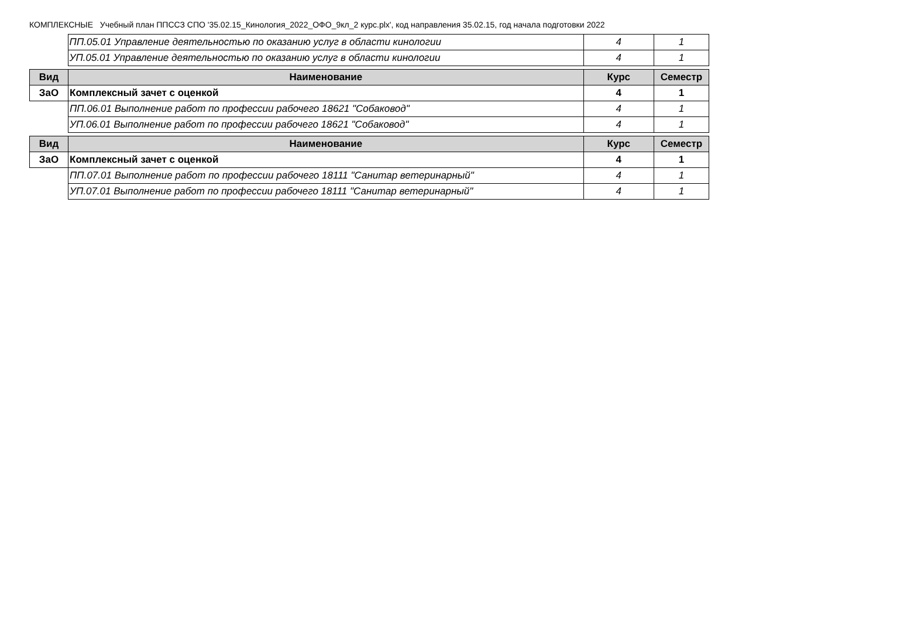КОМПЛЕКСНЫЕ Учебный план ППССЗ СПО '35.02.15_Кинология_2022_ОФО_9кл_2 курс.plx', код направления 35.02.15, год начала подготовки 2022
| | ПП.05.01 Управление деятельностью по оказанию услуг в области кинологии | 4 | 1 |
| | УП.05.01 Управление деятельностью по оказанию услуг в области кинологии | 4 | 1 |
| Вид | Наименование | Курс | Семестр |
| --- | --- | --- | --- |
| ЗаО | Комплексный зачет с оценкой | 4 | 1 |
| | ПП.06.01 Выполнение работ по профессии рабочего 18621 "Собаковод" | 4 | 1 |
| | УП.06.01 Выполнение работ по профессии рабочего 18621 "Собаковод" | 4 | 1 |
| Вид | Наименование | Курс | Семестр |
| --- | --- | --- | --- |
| ЗаО | Комплексный зачет с оценкой | 4 | 1 |
| | ПП.07.01 Выполнение работ по профессии рабочего 18111 "Санитар ветеринарный" | 4 | 1 |
| | УП.07.01 Выполнение работ по профессии рабочего 18111 "Санитар ветеринарный" | 4 | 1 |